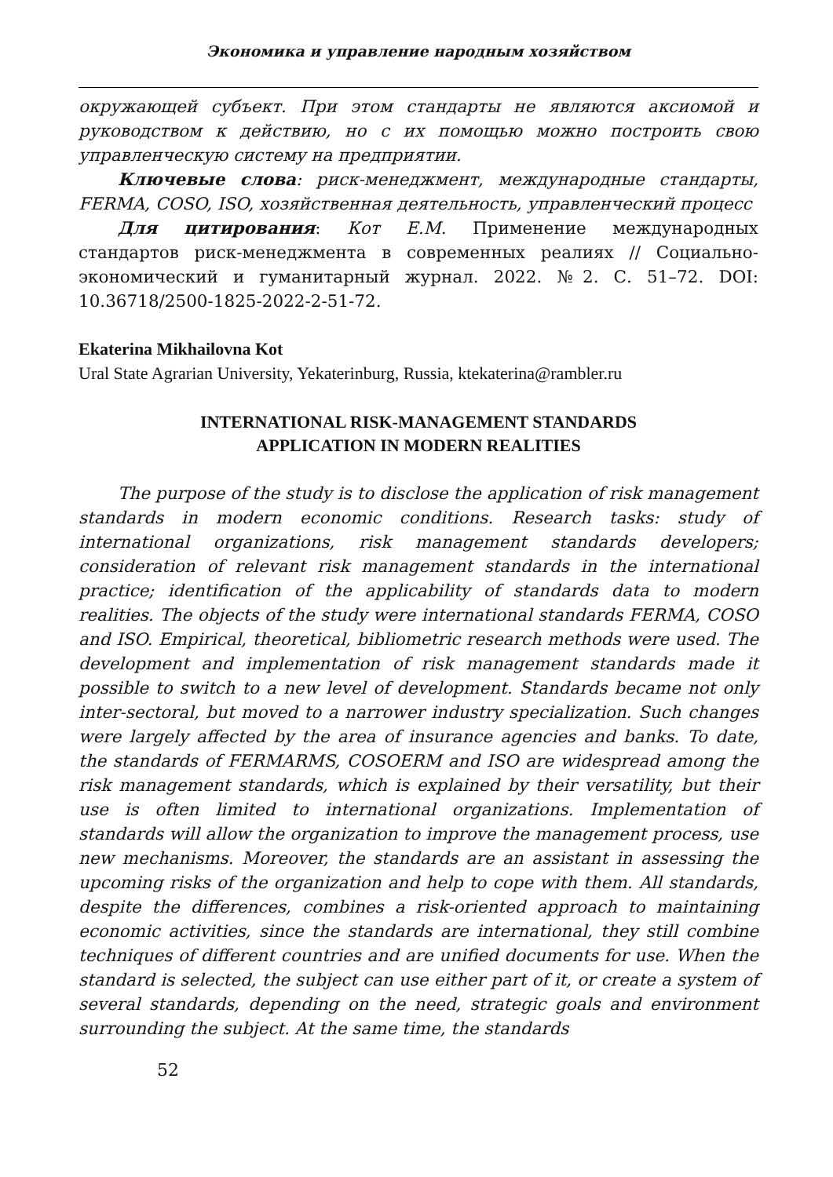Экономика и управление народным хозяйством
окружающей субъект. При этом стандарты не являются аксиомой и руководством к действию, но с их помощью можно построить свою управленческую систему на предприятии.
Ключевые слова: риск-менеджмент, международные стандарты, FERMA, COSO, ISO, хозяйственная деятельность, управленческий процесс
Для цитирования: Кот Е.М. Применение международных стандартов риск-менеджмента в современных реалиях // Социально-экономический и гуманитарный журнал. 2022. №2. С. 51–72. DOI: 10.36718/2500-1825-2022-2-51-72.
Ekaterina Mikhailovna Kot
Ural State Agrarian University, Yekaterinburg, Russia, ktekaterina@rambler.ru
INTERNATIONAL RISK-MANAGEMENT STANDARDS
APPLICATION IN MODERN REALITIES
The purpose of the study is to disclose the application of risk management standards in modern economic conditions. Research tasks: study of international organizations, risk management standards developers; consideration of relevant risk management standards in the international practice; identification of the applicability of standards data to modern realities. The objects of the study were international standards FERMA, COSO and ISO. Empirical, theoretical, bibliometric research methods were used. The development and implementation of risk management standards made it possible to switch to a new level of development. Standards became not only inter-sectoral, but moved to a narrower industry specialization. Such changes were largely affected by the area of insurance agencies and banks. To date, the standards of FERMARMS, COSOERM and ISO are widespread among the risk management standards, which is explained by their versatility, but their use is often limited to international organizations. Implementation of standards will allow the organization to improve the management process, use new mechanisms. Moreover, the standards are an assistant in assessing the upcoming risks of the organization and help to cope with them. All standards, despite the differences, combines a risk-oriented approach to maintaining economic activities, since the standards are international, they still combine techniques of different countries and are unified documents for use. When the standard is selected, the subject can use either part of it, or create a system of several standards, depending on the need, strategic goals and environment surrounding the subject. At the same time, the standards
52